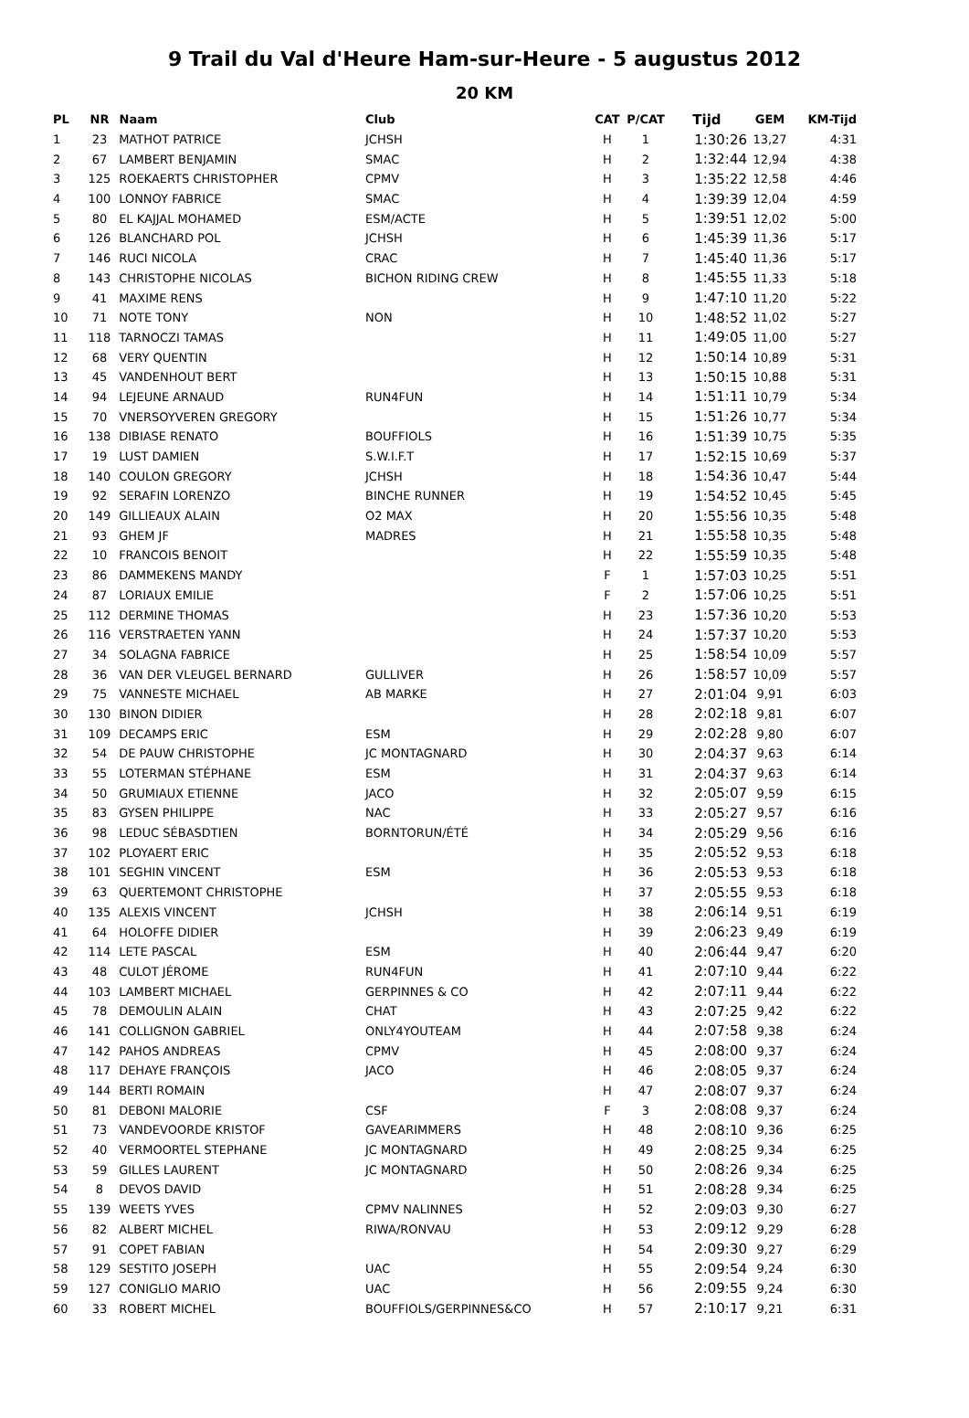9 Trail du Val d'Heure Ham-sur-Heure - 5 augustus 2012
20 KM
| PL | NR | Naam | Club | CAT | P/CAT | Tijd | GEM | KM-Tijd |
| --- | --- | --- | --- | --- | --- | --- | --- | --- |
| 1 | 23 | MATHOT PATRICE | JCHSH | H | 1 | 1:30:26 | 13,27 | 4:31 |
| 2 | 67 | LAMBERT BENJAMIN | SMAC | H | 2 | 1:32:44 | 12,94 | 4:38 |
| 3 | 125 | ROEKAERTS CHRISTOPHER | CPMV | H | 3 | 1:35:22 | 12,58 | 4:46 |
| 4 | 100 | LONNOY FABRICE | SMAC | H | 4 | 1:39:39 | 12,04 | 4:59 |
| 5 | 80 | EL KAJJAL MOHAMED | ESM/ACTE | H | 5 | 1:39:51 | 12,02 | 5:00 |
| 6 | 126 | BLANCHARD POL | JCHSH | H | 6 | 1:45:39 | 11,36 | 5:17 |
| 7 | 146 | RUCI NICOLA | CRAC | H | 7 | 1:45:40 | 11,36 | 5:17 |
| 8 | 143 | CHRISTOPHE NICOLAS | BICHON RIDING CREW | H | 8 | 1:45:55 | 11,33 | 5:18 |
| 9 | 41 | MAXIME RENS | | H | 9 | 1:47:10 | 11,20 | 5:22 |
| 10 | 71 | NOTE TONY | NON | H | 10 | 1:48:52 | 11,02 | 5:27 |
| 11 | 118 | TARNOCZI TAMAS | | H | 11 | 1:49:05 | 11,00 | 5:27 |
| 12 | 68 | VERY QUENTIN | | H | 12 | 1:50:14 | 10,89 | 5:31 |
| 13 | 45 | VANDENHOUT BERT | | H | 13 | 1:50:15 | 10,88 | 5:31 |
| 14 | 94 | LEJEUNE ARNAUD | RUN4FUN | H | 14 | 1:51:11 | 10,79 | 5:34 |
| 15 | 70 | VNERSOYVEREN GREGORY | | H | 15 | 1:51:26 | 10,77 | 5:34 |
| 16 | 138 | DIBIASE RENATO | BOUFFIOLS | H | 16 | 1:51:39 | 10,75 | 5:35 |
| 17 | 19 | LUST DAMIEN | S.W.I.F.T | H | 17 | 1:52:15 | 10,69 | 5:37 |
| 18 | 140 | COULON GREGORY | JCHSH | H | 18 | 1:54:36 | 10,47 | 5:44 |
| 19 | 92 | SERAFIN LORENZO | BINCHE RUNNER | H | 19 | 1:54:52 | 10,45 | 5:45 |
| 20 | 149 | GILLIEAUX ALAIN | O2 MAX | H | 20 | 1:55:56 | 10,35 | 5:48 |
| 21 | 93 | GHEM JF | MADRES | H | 21 | 1:55:58 | 10,35 | 5:48 |
| 22 | 10 | FRANCOIS BENOIT | | H | 22 | 1:55:59 | 10,35 | 5:48 |
| 23 | 86 | DAMMEKENS MANDY | | F | 1 | 1:57:03 | 10,25 | 5:51 |
| 24 | 87 | LORIAUX EMILIE | | F | 2 | 1:57:06 | 10,25 | 5:51 |
| 25 | 112 | DERMINE THOMAS | | H | 23 | 1:57:36 | 10,20 | 5:53 |
| 26 | 116 | VERSTRAETEN YANN | | H | 24 | 1:57:37 | 10,20 | 5:53 |
| 27 | 34 | SOLAGNA FABRICE | | H | 25 | 1:58:54 | 10,09 | 5:57 |
| 28 | 36 | VAN DER VLEUGEL BERNARD | GULLIVER | H | 26 | 1:58:57 | 10,09 | 5:57 |
| 29 | 75 | VANNESTE MICHAEL | AB MARKE | H | 27 | 2:01:04 | 9,91 | 6:03 |
| 30 | 130 | BINON DIDIER | | H | 28 | 2:02:18 | 9,81 | 6:07 |
| 31 | 109 | DECAMPS ERIC | ESM | H | 29 | 2:02:28 | 9,80 | 6:07 |
| 32 | 54 | DE PAUW CHRISTOPHE | JC MONTAGNARD | H | 30 | 2:04:37 | 9,63 | 6:14 |
| 33 | 55 | LOTERMAN STÉPHANE | ESM | H | 31 | 2:04:37 | 9,63 | 6:14 |
| 34 | 50 | GRUMIAUX ETIENNE | JACO | H | 32 | 2:05:07 | 9,59 | 6:15 |
| 35 | 83 | GYSEN PHILIPPE | NAC | H | 33 | 2:05:27 | 9,57 | 6:16 |
| 36 | 98 | LEDUC SÉBASDTIEN | BORNTORUN/ÉTÉ | H | 34 | 2:05:29 | 9,56 | 6:16 |
| 37 | 102 | PLOYAERT ERIC | | H | 35 | 2:05:52 | 9,53 | 6:18 |
| 38 | 101 | SEGHIN VINCENT | ESM | H | 36 | 2:05:53 | 9,53 | 6:18 |
| 39 | 63 | QUERTEMONT CHRISTOPHE | | H | 37 | 2:05:55 | 9,53 | 6:18 |
| 40 | 135 | ALEXIS VINCENT | JCHSH | H | 38 | 2:06:14 | 9,51 | 6:19 |
| 41 | 64 | HOLOFFE DIDIER | | H | 39 | 2:06:23 | 9,49 | 6:19 |
| 42 | 114 | LETE PASCAL | ESM | H | 40 | 2:06:44 | 9,47 | 6:20 |
| 43 | 48 | CULOT JÉROME | RUN4FUN | H | 41 | 2:07:10 | 9,44 | 6:22 |
| 44 | 103 | LAMBERT MICHAEL | GERPINNES & CO | H | 42 | 2:07:11 | 9,44 | 6:22 |
| 45 | 78 | DEMOULIN ALAIN | CHAT | H | 43 | 2:07:25 | 9,42 | 6:22 |
| 46 | 141 | COLLIGNON GABRIEL | ONLY4YOUTEAM | H | 44 | 2:07:58 | 9,38 | 6:24 |
| 47 | 142 | PAHOS ANDREAS | CPMV | H | 45 | 2:08:00 | 9,37 | 6:24 |
| 48 | 117 | DEHAYE FRANÇOIS | JACO | H | 46 | 2:08:05 | 9,37 | 6:24 |
| 49 | 144 | BERTI ROMAIN | | H | 47 | 2:08:07 | 9,37 | 6:24 |
| 50 | 81 | DEBONI MALORIE | CSF | F | 3 | 2:08:08 | 9,37 | 6:24 |
| 51 | 73 | VANDEVOORDE KRISTOF | GAVEARIMMERS | H | 48 | 2:08:10 | 9,36 | 6:25 |
| 52 | 40 | VERMOORTEL STEPHANE | JC MONTAGNARD | H | 49 | 2:08:25 | 9,34 | 6:25 |
| 53 | 59 | GILLES LAURENT | JC MONTAGNARD | H | 50 | 2:08:26 | 9,34 | 6:25 |
| 54 | 8 | DEVOS DAVID | | H | 51 | 2:08:28 | 9,34 | 6:25 |
| 55 | 139 | WEETS YVES | CPMV NALINNES | H | 52 | 2:09:03 | 9,30 | 6:27 |
| 56 | 82 | ALBERT MICHEL | RIWA/RONVAU | H | 53 | 2:09:12 | 9,29 | 6:28 |
| 57 | 91 | COPET FABIAN | | H | 54 | 2:09:30 | 9,27 | 6:29 |
| 58 | 129 | SESTITO JOSEPH | UAC | H | 55 | 2:09:54 | 9,24 | 6:30 |
| 59 | 127 | CONIGLIO MARIO | UAC | H | 56 | 2:09:55 | 9,24 | 6:30 |
| 60 | 33 | ROBERT MICHEL | BOUFFIOLS/GERPINNES&CO | H | 57 | 2:10:17 | 9,21 | 6:31 |